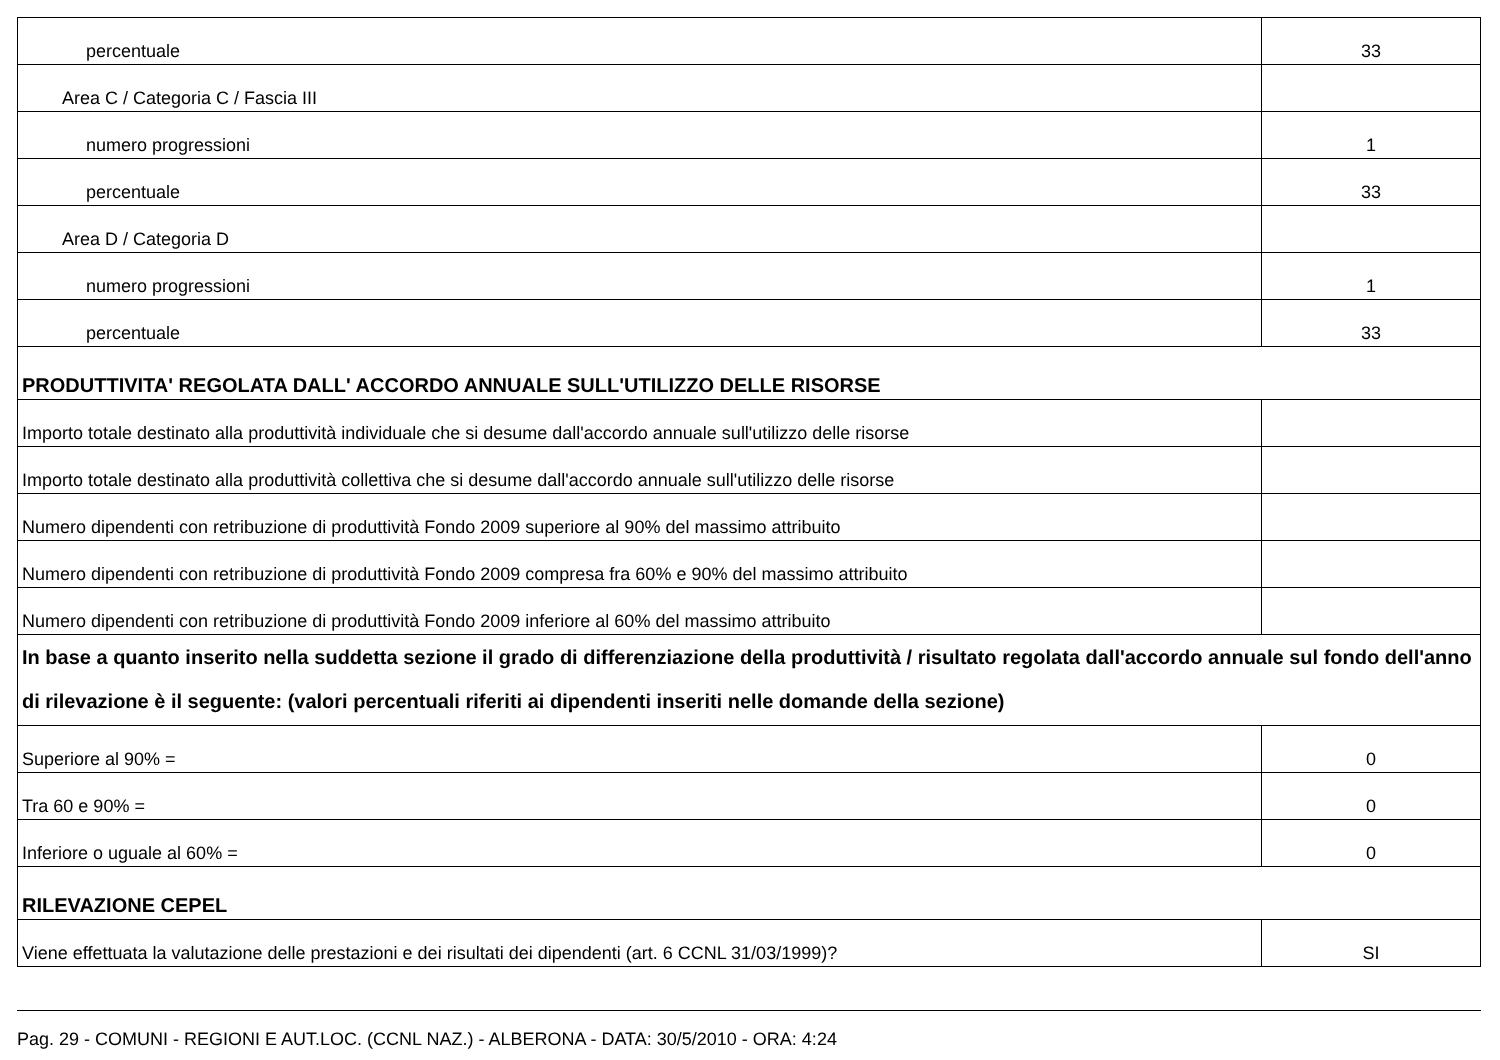| percentuale | 33 |
| Area C / Categoria C / Fascia III | |
| numero progressioni | 1 |
| percentuale | 33 |
| Area D / Categoria D | |
| numero progressioni | 1 |
| percentuale | 33 |
| PRODUTTIVITA' REGOLATA DALL' ACCORDO ANNUALE SULL'UTILIZZO DELLE RISORSE | |
| Importo totale destinato alla produttività individuale che si desume dall'accordo annuale sull'utilizzo delle risorse | |
| Importo totale destinato alla produttività collettiva che si desume dall'accordo annuale sull'utilizzo delle risorse | |
| Numero dipendenti con retribuzione di produttività Fondo 2009 superiore al 90% del massimo attribuito | |
| Numero dipendenti con retribuzione di produttività Fondo 2009 compresa fra 60% e 90% del massimo attribuito | |
| Numero dipendenti con retribuzione di produttività Fondo 2009 inferiore al 60% del massimo attribuito | |
| In base a quanto inserito nella suddetta sezione il grado di differenziazione della produttività / risultato regolata dall'accordo annuale sul fondo dell'anno di rilevazione è il seguente: (valori percentuali riferiti ai dipendenti inseriti nelle domande della sezione) | |
| Superiore al 90% = | 0 |
| Tra 60 e 90% = | 0 |
| Inferiore o uguale al 60% = | 0 |
| RILEVAZIONE CEPEL | |
| Viene effettuata la valutazione delle prestazioni e dei risultati dei dipendenti (art. 6 CCNL 31/03/1999)? | SI |
Pag. 29 - COMUNI - REGIONI E AUT.LOC. (CCNL NAZ.) - ALBERONA - DATA: 30/5/2010 - ORA: 4:24